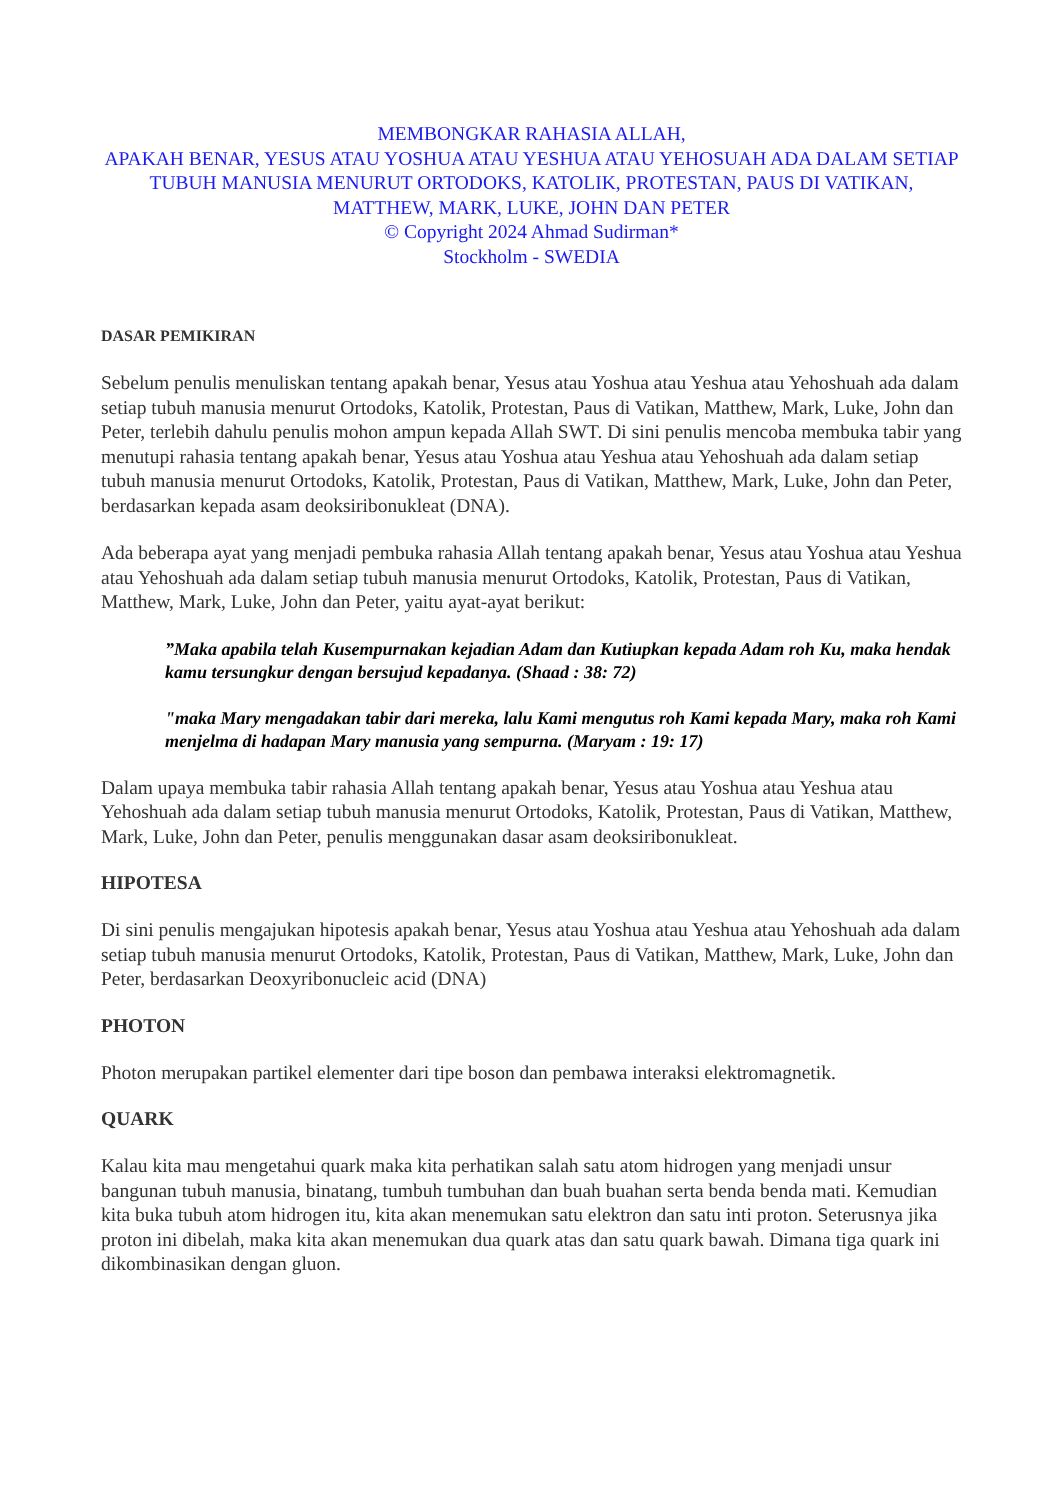MEMBONGKAR RAHASIA ALLAH,
APAKAH BENAR, YESUS ATAU YOSHUA ATAU YESHUA ATAU YEHOSUAH ADA DALAM SETIAP TUBUH MANUSIA MENURUT ORTODOKS, KATOLIK, PROTESTAN, PAUS DI VATIKAN, MATTHEW, MARK, LUKE, JOHN DAN PETER
© Copyright 2024 Ahmad Sudirman*
Stockholm - SWEDIA
DASAR PEMIKIRAN
Sebelum penulis menuliskan tentang apakah benar, Yesus atau Yoshua atau Yeshua atau Yehoshuah ada dalam setiap tubuh manusia menurut Ortodoks, Katolik, Protestan, Paus di Vatikan, Matthew, Mark, Luke, John dan Peter, terlebih dahulu penulis mohon ampun kepada Allah SWT. Di sini penulis mencoba membuka tabir yang menutupi rahasia tentang apakah benar, Yesus atau Yoshua atau Yeshua atau Yehoshuah ada dalam setiap tubuh manusia menurut Ortodoks, Katolik, Protestan, Paus di Vatikan, Matthew, Mark, Luke, John dan Peter, berdasarkan kepada asam deoksiribonukleat (DNA).
Ada beberapa ayat yang menjadi pembuka rahasia Allah tentang apakah benar, Yesus atau Yoshua atau Yeshua atau Yehoshuah ada dalam setiap tubuh manusia menurut Ortodoks, Katolik, Protestan, Paus di Vatikan, Matthew, Mark, Luke, John dan Peter, yaitu ayat-ayat berikut:
”Maka apabila telah Kusempurnakan kejadian Adam dan Kutiupkan kepada Adam roh Ku, maka hendak kamu tersungkur dengan bersujud kepadanya. (Shaad : 38: 72)
"maka Mary mengadakan tabir dari mereka, lalu Kami mengutus roh Kami kepada Mary, maka roh Kami menjelma di hadapan Mary manusia yang sempurna. (Maryam : 19: 17)
Dalam upaya membuka tabir rahasia Allah tentang apakah benar, Yesus atau Yoshua atau Yeshua atau Yehoshuah ada dalam setiap tubuh manusia menurut Ortodoks, Katolik, Protestan, Paus di Vatikan, Matthew, Mark, Luke, John dan Peter, penulis menggunakan dasar asam deoksiribonukleat.
HIPOTESA
Di sini penulis mengajukan hipotesis apakah benar, Yesus atau Yoshua atau Yeshua atau Yehoshuah ada dalam setiap tubuh manusia menurut Ortodoks, Katolik, Protestan, Paus di Vatikan, Matthew, Mark, Luke, John dan Peter, berdasarkan Deoxyribonucleic acid (DNA)
PHOTON
Photon merupakan partikel elementer dari tipe boson dan pembawa interaksi elektromagnetik.
QUARK
Kalau kita mau mengetahui quark maka kita perhatikan salah satu atom hidrogen yang menjadi unsur bangunan tubuh manusia, binatang, tumbuh tumbuhan dan buah buahan serta benda benda mati. Kemudian kita buka tubuh atom hidrogen itu, kita akan menemukan satu elektron dan satu inti proton. Seterusnya jika proton ini dibelah, maka kita akan menemukan dua quark atas dan satu quark bawah. Dimana tiga quark ini dikombinasikan dengan gluon.